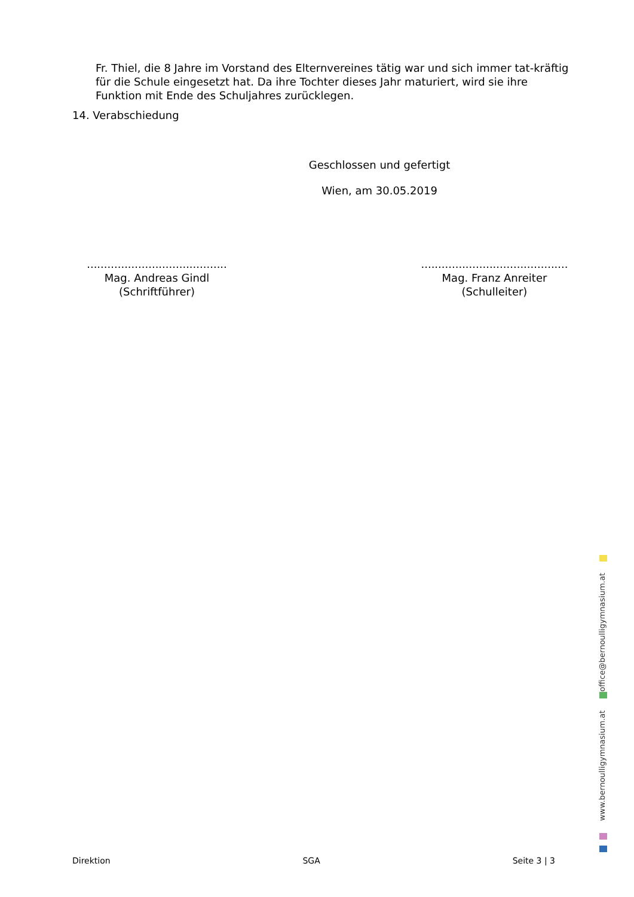Fr. Thiel, die 8 Jahre im Vorstand des Elternvereines tätig war und sich immer tat-kräftig für die Schule eingesetzt hat. Da ihre Tochter dieses Jahr maturiert, wird sie ihre Funktion mit Ende des Schuljahres zurücklegen.
14. Verabschiedung
Geschlossen und gefertigt
Wien, am 30.05.2019
.........................................
Mag. Andreas Gindl
(Schriftführer)
...........................................
Mag. Franz Anreiter
(Schulleiter)
office@bernoulligymnasium.at
www.bernoulligymnasium.at
Direktion SGA Seite 3 | 3